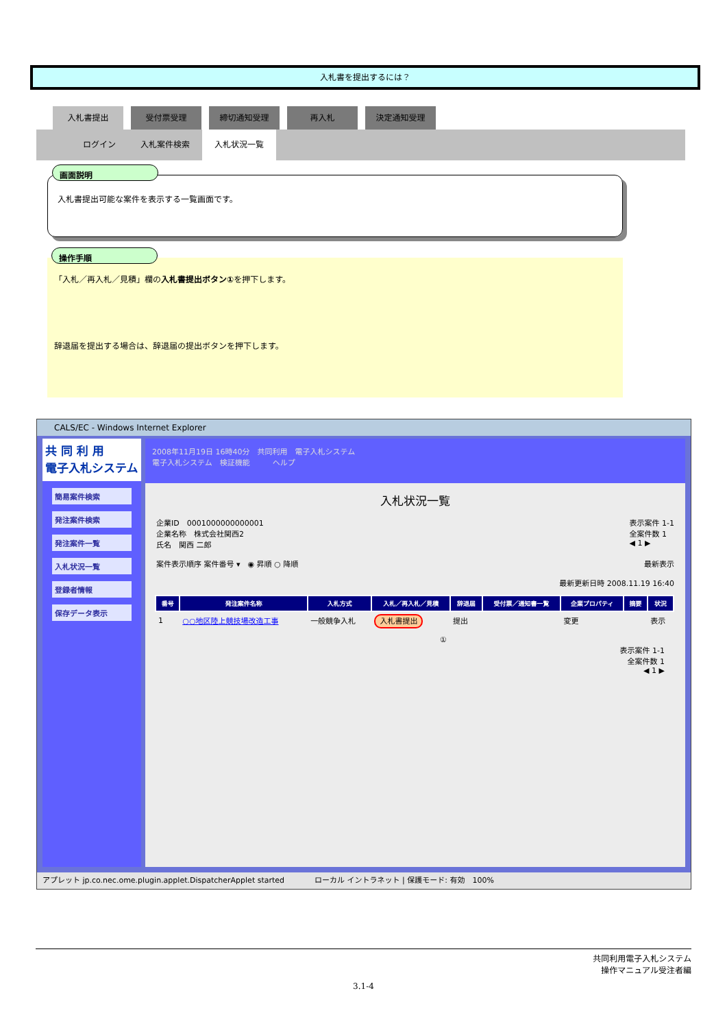入札書を提出するには？
入札書提出 受付票受理 締切通知受理 再入札 決定通知受理
ログイン 入札案件検索 入札状況一覧
入札書提出可能な案件を表示する一覧画面です。
画面説明
「入札／再入札／見積」欄の入札書提出ボタン①を押下します。
辞退届を提出する場合は、辞退届の提出ボタンを押下します。
操作手順
CALS/EC - Windows Internet Explorer
共 同 利 用
電子入札システム
簡易案件検索
発注案件検索
発注案件一覧
入札状況一覧
登録者情報
保存データ表示
2008年11月19日 16時40分　共同利用　電子入札システム
電子入札システム　検証機能　　　ヘルプ
入札状況一覧
企業ID　0001000000000001
企業名称　株式会社関西2
氏名　関西 二郎
表示案件 1-1
全案件数 1
◀ 1 ▶
案件表示順序 案件番号 ▾　◉ 昇順 ○ 降順　最新表示
最新更新日時 2008.11.19 16:40
| 番号 | 発注案件名称 | 入札方式 | 入札／再入札／見積 | 辞退届 | 受付票／通知書一覧 | 企業プロパティ | 摘要 | 状況 |
| --- | --- | --- | --- | --- | --- | --- | --- | --- |
| 1 | ○○地区陸上競技場改造工事 | 一般競争入札 | 入札書提出 | 提出 | | 変更 | | 表示 |
①
表示案件 1-1
全案件数 1
◀ 1 ▶
アプレット jp.co.nec.ome.plugin.applet.DispatcherApplet started　　　　ローカル イントラネット | 保護モード: 有効　100%
共同利用電子入札システム
操作マニュアル受注者編
3.1-4